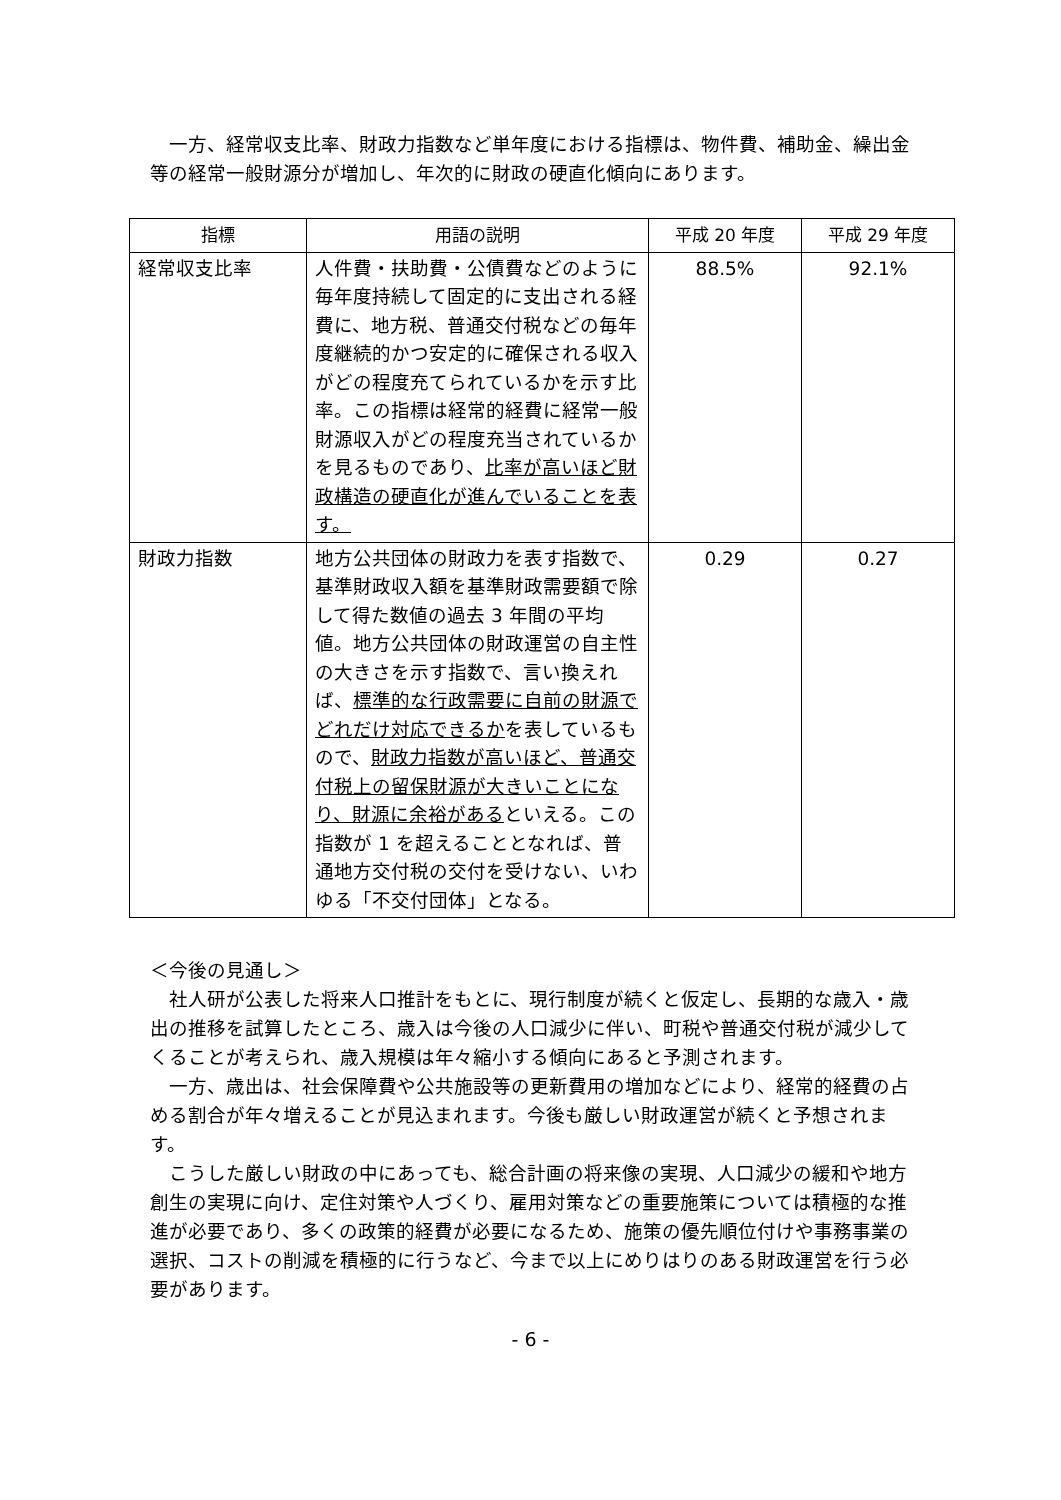一方、経常収支比率、財政力指数など単年度における指標は、物件費、補助金、繰出金等の経常一般財源分が増加し、年次的に財政の硬直化傾向にあります。
| 指標 | 用語の説明 | 平成 20 年度 | 平成 29 年度 |
| --- | --- | --- | --- |
| 経常収支比率 | 人件費・扶助費・公債費などのように毎年度持続して固定的に支出される経費に、地方税、普通交付税などの毎年度継続的かつ安定的に確保される収入がどの程度充てられているかを示す比率。この指標は経常的経費に経常一般財源収入がどの程度充当されているかを見るものであり、 比率が高いほど財政構造の硬直化が進んでいることを表す。 | 88.5% | 92.1% |
| 財政力指数 | 地方公共団体の財政力を表す指数で、基準財政収入額を基準財政需要額で除して得た数値の過去 3 年間の平均値。地方公共団体の財政運営の自主性の大きさを示す指数で、言い換えれば、 標準的な行政需要に自前の財源でどれだけ対応できるか を表しているもので、 財政力指数が高いほど、普通交付税上の留保財源が大きいことになり、財源に余裕がある といえる。この指数が 1 を超えることとなれば、普通地方交付税の交付を受けない、いわゆる「不交付団体」となる。 | 0.29 | 0.27 |
＜今後の見通し＞
　社人研が公表した将来人口推計をもとに、現行制度が続くと仮定し、長期的な歳入・歳出の推移を試算したところ、歳入は今後の人口減少に伴い、町税や普通交付税が減少してくることが考えられ、歳入規模は年々縮小する傾向にあると予測されます。
　一方、歳出は、社会保障費や公共施設等の更新費用の増加などにより、経常的経費の占める割合が年々増えることが見込まれます。今後も厳しい財政運営が続くと予想されます。
　こうした厳しい財政の中にあっても、総合計画の将来像の実現、人口減少の緩和や地方創生の実現に向け、定住対策や人づくり、雇用対策などの重要施策については積極的な推進が必要であり、多くの政策的経費が必要になるため、施策の優先順位付けや事務事業の選択、コストの削減を積極的に行うなど、今まで以上にめりはりのある財政運営を行う必要があります。
- 6 -